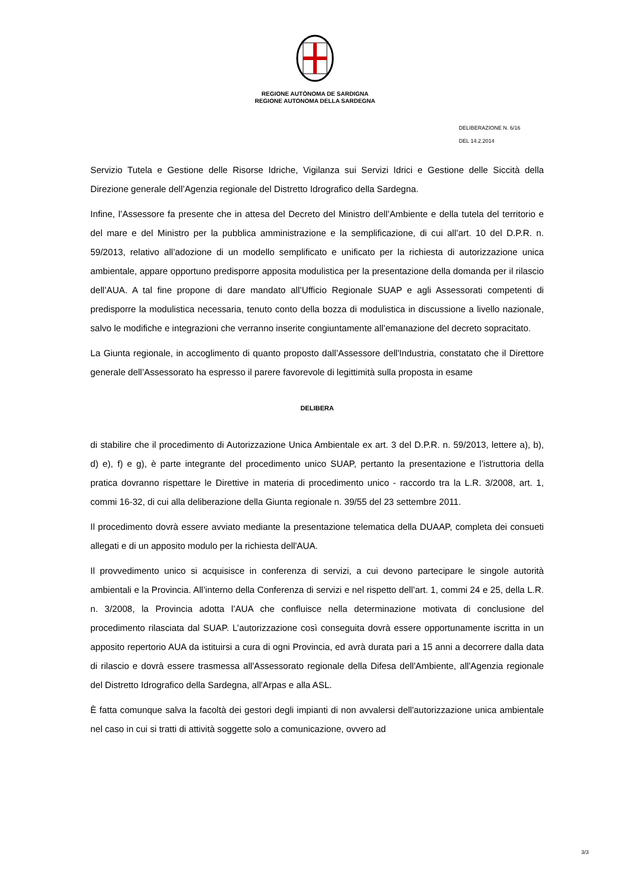REGIONE AUTÒNOMA DE SARDIGNA
REGIONE AUTONOMA DELLA SARDEGNA
DELIBERAZIONE N. 6/16
DEL 14.2.2014
Servizio Tutela e Gestione delle Risorse Idriche, Vigilanza sui Servizi Idrici e Gestione delle Siccità della Direzione generale dell’Agenzia regionale del Distretto Idrografico della Sardegna.
Infine, l’Assessore fa presente che in attesa del Decreto del Ministro dell’Ambiente e della tutela del territorio e del mare e del Ministro per la pubblica amministrazione e la semplificazione, di cui all’art. 10 del D.P.R. n. 59/2013, relativo all’adozione di un modello semplificato e unificato per la richiesta di autorizzazione unica ambientale, appare opportuno predisporre apposita modulistica per la presentazione della domanda per il rilascio dell’AUA. A tal fine propone di dare mandato all’Ufficio Regionale SUAP e agli Assessorati competenti di predisporre la modulistica necessaria, tenuto conto della bozza di modulistica in discussione a livello nazionale, salvo le modifiche e integrazioni che verranno inserite congiuntamente all’emanazione del decreto sopracitato.
La Giunta regionale, in accoglimento di quanto proposto dall’Assessore dell'Industria, constatato che il Direttore generale dell’Assessorato ha espresso il parere favorevole di legittimità sulla proposta in esame
DELIBERA
di stabilire che il procedimento di Autorizzazione Unica Ambientale ex art. 3 del D.P.R. n. 59/2013, lettere a), b), d) e), f) e g), è parte integrante del procedimento unico SUAP, pertanto la presentazione e l’istruttoria della pratica dovranno rispettare le Direttive in materia di procedimento unico - raccordo tra la L.R. 3/2008, art. 1, commi 16-32, di cui alla deliberazione della Giunta regionale n. 39/55 del 23 settembre 2011.
Il procedimento dovrà essere avviato mediante la presentazione telematica della DUAAP, completa dei consueti allegati e di un apposito modulo per la richiesta dell'AUA.
Il provvedimento unico si acquisisce in conferenza di servizi, a cui devono partecipare le singole autorità ambientali e la Provincia. All’interno della Conferenza di servizi e nel rispetto dell’art. 1, commi 24 e 25, della L.R. n. 3/2008, la Provincia adotta l’AUA che confluisce nella determinazione motivata di conclusione del procedimento rilasciata dal SUAP. L’autorizzazione così conseguita dovrà essere opportunamente iscritta in un apposito repertorio AUA da istituirsi a cura di ogni Provincia, ed avrà durata pari a 15 anni a decorrere dalla data di rilascio e dovrà essere trasmessa all'Assessorato regionale della Difesa dell'Ambiente, all'Agenzia regionale del Distretto Idrografico della Sardegna, all'Arpas e alla ASL.
È fatta comunque salva la facoltà dei gestori degli impianti di non avvalersi dell'autorizzazione unica ambientale nel caso in cui si tratti di attività soggette solo a comunicazione, ovvero ad
3/3